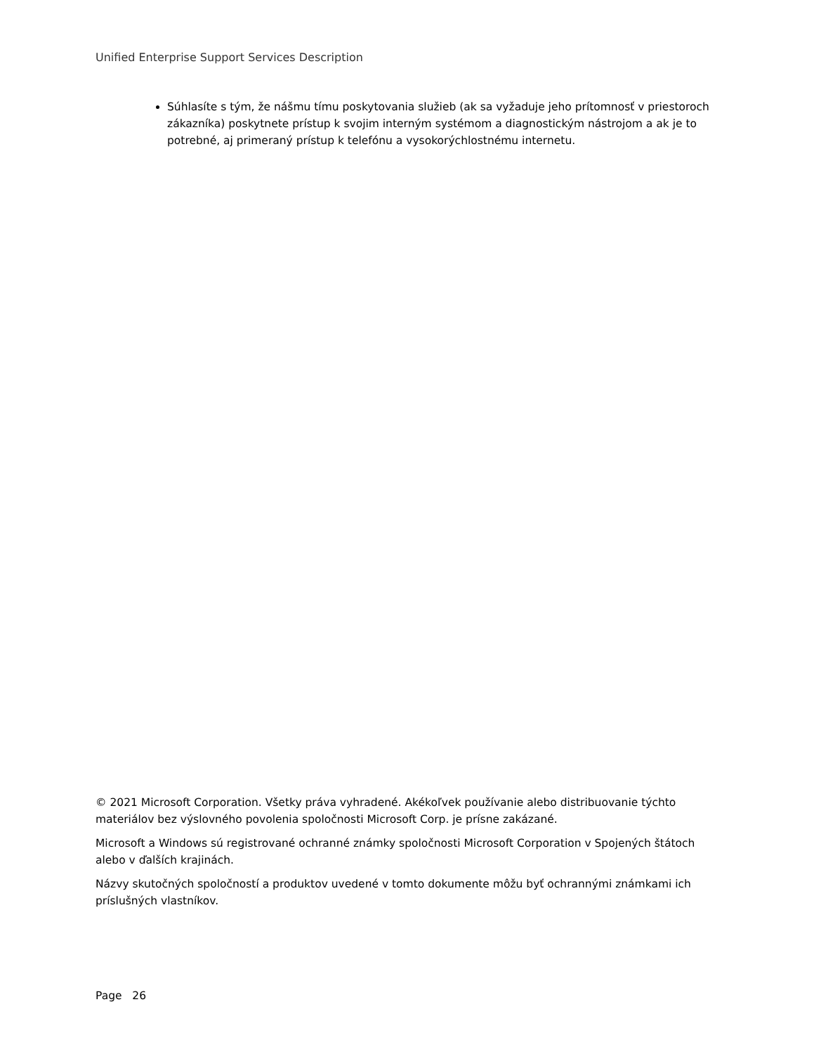Unified Enterprise Support Services Description
Súhlasíte s tým, že nášmu tímu poskytovania služieb (ak sa vyžaduje jeho prítomnosť v priestoroch zákazníka) poskytnete prístup k svojim interným systémom a diagnostickým nástrojom a ak je to potrebné, aj primeraný prístup k telefónu a vysokorýchlostnému internetu.
© 2021 Microsoft Corporation. Všetky práva vyhradené. Akékoľvek používanie alebo distribuovanie týchto materiálov bez výslovného povolenia spoločnosti Microsoft Corp. je prísne zakázané.
Microsoft a Windows sú registrované ochranné známky spoločnosti Microsoft Corporation v Spojených štátoch alebo v ďalších krajinách.
Názvy skutočných spoločností a produktov uvedené v tomto dokumente môžu byť ochrannými známkami ich príslušných vlastníkov.
Page 26